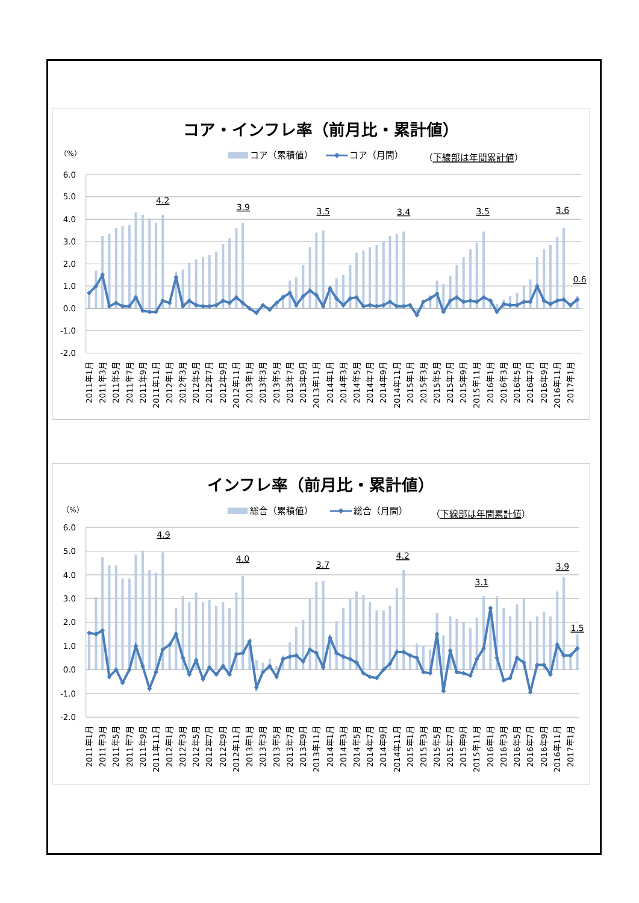コア・インフレ率（前月比・累計値）
（%）
コア（累積値）
コア（月間）
（下線部は年間累計値）
6.0
5.0
4.0
3.0
2.0
1.0
0.0
-1.0
-2.0
4.2
3.9
3.5
3.4
3.5
3.6
0.6
2011年1月
2011年3月
2011年5月
2011年7月
2011年9月
2011年11月
2012年1月
2012年3月
2012年5月
2012年7月
2012年9月
2012年11月
2013年1月
2013年3月
2013年5月
2013年7月
2013年9月
2013年11月
2014年1月
2014年3月
2014年5月
2014年7月
2014年9月
2014年11月
2015年1月
2015年3月
2015年5月
2015年7月
2015年9月
2015年11月
2016年1月
2016年3月
2016年5月
2016年7月
2016年9月
2016年11月
2017年1月
インフレ率（前月比・累計値）
（%）
総合（累積値）
総合（月間）
（下線部は年間累計値）
6.0
5.0
4.0
3.0
2.0
1.0
0.0
-1.0
-2.0
4.9
4.0
3.7
4.2
3.1
3.9
1.5
2011年1月
2011年3月
2011年5月
2011年7月
2011年9月
2011年11月
2012年1月
2012年3月
2012年5月
2012年7月
2012年9月
2012年11月
2013年1月
2013年3月
2013年5月
2013年7月
2013年9月
2013年11月
2014年1月
2014年3月
2014年5月
2014年7月
2014年9月
2014年11月
2015年1月
2015年3月
2015年5月
2015年7月
2015年9月
2015年11月
2016年1月
2016年3月
2016年5月
2016年7月
2016年9月
2016年11月
2017年1月